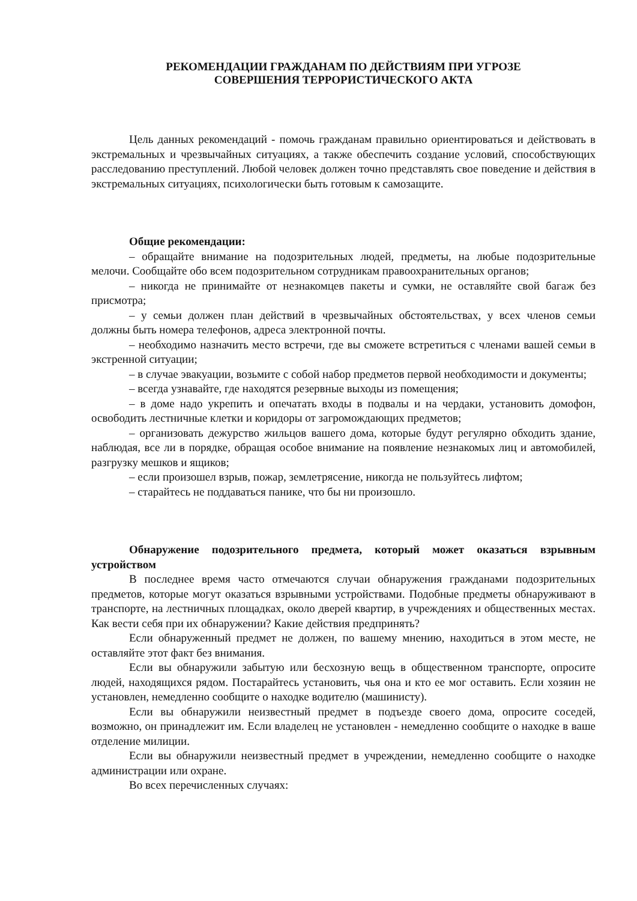РЕКОМЕНДАЦИИ ГРАЖДАНАМ ПО ДЕЙСТВИЯМ ПРИ УГРОЗЕ
СОВЕРШЕНИЯ ТЕРРОРИСТИЧЕСКОГО АКТА
Цель данных рекомендаций - помочь гражданам правильно ориентироваться и действовать в экстремальных и чрезвычайных ситуациях, а также обеспечить создание условий, способствующих расследованию преступлений. Любой человек должен точно представлять свое поведение и действия в экстремальных ситуациях, психологически быть готовым к самозащите.
Общие рекомендации:
– обращайте внимание на подозрительных людей, предметы, на любые подозрительные мелочи. Сообщайте обо всем подозрительном сотрудникам правоохранительных органов;
– никогда не принимайте от незнакомцев пакеты и сумки, не оставляйте свой багаж без присмотра;
– у семьи должен план действий в чрезвычайных обстоятельствах, у всех членов семьи должны быть номера телефонов, адреса электронной почты.
– необходимо назначить место встречи, где вы сможете встретиться с членами вашей семьи в экстренной ситуации;
– в случае эвакуации, возьмите с собой набор предметов первой необходимости и документы;
– всегда узнавайте, где находятся резервные выходы из помещения;
– в доме надо укрепить и опечатать входы в подвалы и на чердаки, установить домофон, освободить лестничные клетки и коридоры от загромождающих предметов;
– организовать дежурство жильцов вашего дома, которые будут регулярно обходить здание, наблюдая, все ли в порядке, обращая особое внимание на появление незнакомых лиц и автомобилей, разгрузку мешков и ящиков;
– если произошел взрыв, пожар, землетрясение, никогда не пользуйтесь лифтом;
– старайтесь не поддаваться панике, что бы ни произошло.
Обнаружение подозрительного предмета, который может оказаться взрывным устройством
В последнее время часто отмечаются случаи обнаружения гражданами подозрительных предметов, которые могут оказаться взрывными устройствами. Подобные предметы обнаруживают в транспорте, на лестничных площадках, около дверей квартир, в учреждениях и общественных местах. Как вести себя при их обнаружении? Какие действия предпринять?
Если обнаруженный предмет не должен, по вашему мнению, находиться в этом месте, не оставляйте этот факт без внимания.
Если вы обнаружили забытую или бесхозную вещь в общественном транспорте, опросите людей, находящихся рядом. Постарайтесь установить, чья она и кто ее мог оставить. Если хозяин не установлен, немедленно сообщите о находке водителю (машинисту).
Если вы обнаружили неизвестный предмет в подъезде своего дома, опросите соседей, возможно, он принадлежит им. Если владелец не установлен - немедленно сообщите о находке в ваше отделение милиции.
Если вы обнаружили неизвестный предмет в учреждении, немедленно сообщите о находке администрации или охране.
Во всех перечисленных случаях: